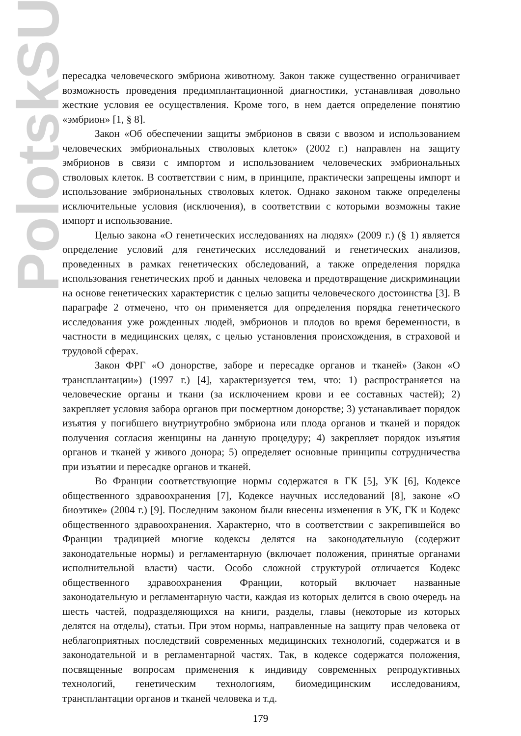PolotskSU
пересадка человеческого эмбриона животному. Закон также существенно ограничивает возможность проведения предимплантационной диагностики, устанавливая довольно жесткие условия ее осуществления. Кроме того, в нем дается определение понятию «эмбрион» [1, § 8].
Закон «Об обеспечении защиты эмбрионов в связи с ввозом и использованием человеческих эмбриональных стволовых клеток» (2002 г.) направлен на защиту эмбрионов в связи с импортом и использованием человеческих эмбриональных стволовых клеток. В соответствии с ним, в принципе, практически запрещены импорт и использование эмбриональных стволовых клеток. Однако законом также определены исключительные условия (исключения), в соответствии с которыми возможны такие импорт и использование.
Целью закона «О генетических исследованиях на людях» (2009 г.) (§ 1) является определение условий для генетических исследований и генетических анализов, проведенных в рамках генетических обследований, а также определения порядка использования генетических проб и данных человека и предотвращение дискриминации на основе генетических характеристик с целью защиты человеческого достоинства [3]. В параграфе 2 отмечено, что он применяется для определения порядка генетического исследования уже рожденных людей, эмбрионов и плодов во время беременности, в частности в медицинских целях, с целью установления происхождения, в страховой и трудовой сферах.
Закон ФРГ «О донорстве, заборе и пересадке органов и тканей» (Закон «О трансплантации») (1997 г.) [4], характеризуется тем, что: 1) распространяется на человеческие органы и ткани (за исключением крови и ее составных частей); 2) закрепляет условия забора органов при посмертном донорстве; 3) устанавливает порядок изъятия у погибшего внутриутробно эмбриона или плода органов и тканей и порядок получения согласия женщины на данную процедуру; 4) закрепляет порядок изъятия органов и тканей у живого донора; 5) определяет основные принципы сотрудничества при изъятии и пересадке органов и тканей.
Во Франции соответствующие нормы содержатся в ГК [5], УК [6], Кодексе общественного здравоохранения [7], Кодексе научных исследований [8], законе «О биоэтике» (2004 г.) [9]. Последним законом были внесены изменения в УК, ГК и Кодекс общественного здравоохранения. Характерно, что в соответствии с закрепившейся во Франции традицией многие кодексы делятся на законодательную (содержит законодательные нормы) и регламентарную (включает положения, принятые органами исполнительной власти) части. Особо сложной структурой отличается Кодекс общественного здравоохранения Франции, который включает названные законодательную и регламентарную части, каждая из которых делится в свою очередь на шесть частей, подразделяющихся на книги, разделы, главы (некоторые из которых делятся на отделы), статьи. При этом нормы, направленные на защиту прав человека от неблагоприятных последствий современных медицинских технологий, содержатся и в законодательной и в регламентарной частях. Так, в кодексе содержатся положения, посвященные вопросам применения к индивиду современных репродуктивных технологий, генетическим технологиям, биомедицинским исследованиям, трансплантации органов и тканей человека и т.д.
179